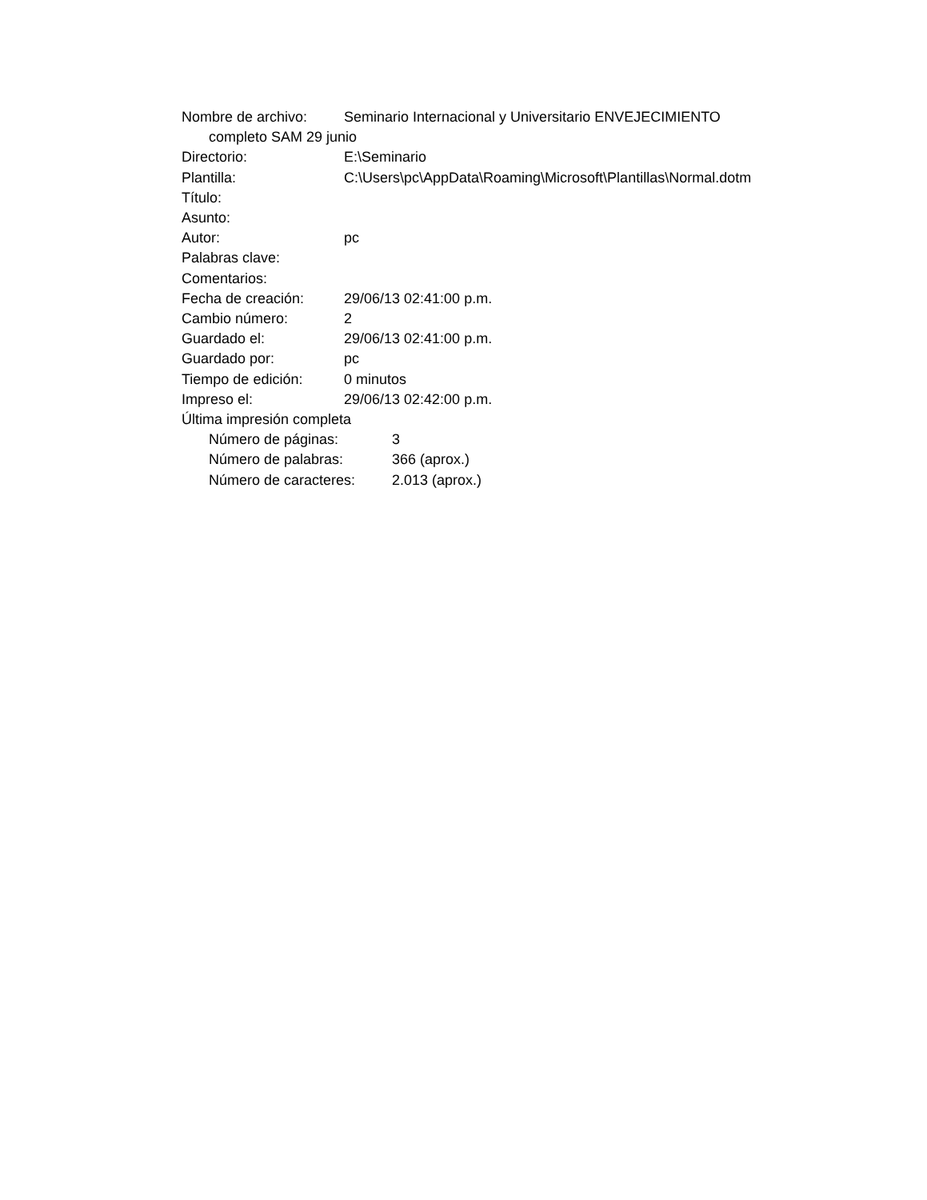Nombre de archivo: Seminario Internacional y Universitario ENVEJECIMIENTO
completo SAM 29 junio
Directorio: E:\Seminario
Plantilla: C:\Users\pc\AppData\Roaming\Microsoft\Plantillas\Normal.dotm
Título:
Asunto:
Autor: pc
Palabras clave:
Comentarios:
Fecha de creación: 29/06/13 02:41:00 p.m.
Cambio número: 2
Guardado el: 29/06/13 02:41:00 p.m.
Guardado por: pc
Tiempo de edición: 0 minutos
Impreso el: 29/06/13 02:42:00 p.m.
Última impresión completa
Número de páginas: 3
Número de palabras: 366 (aprox.)
Número de caracteres: 2.013 (aprox.)